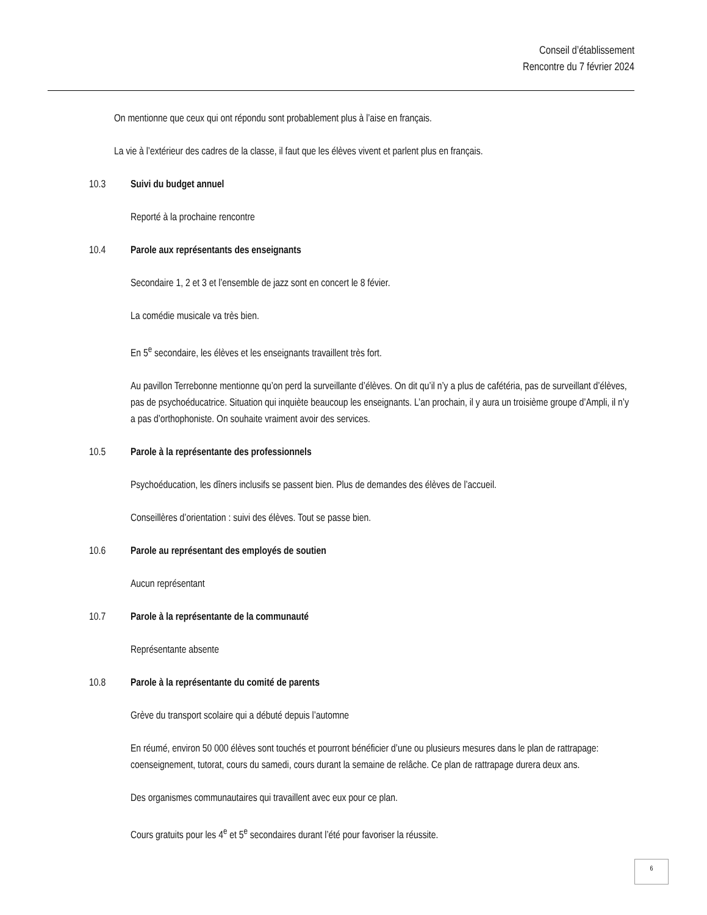Conseil d’établissement
Rencontre du 7 février 2024
On mentionne que ceux qui ont répondu sont probablement plus à l’aise en français.
La vie à l’extérieur des cadres de la classe, il faut que les élèves vivent et parlent plus en français.
10.3 Suivi du budget annuel
Reporté à la prochaine rencontre
10.4 Parole aux représentants des enseignants
Secondaire 1, 2 et 3 et l’ensemble de jazz sont en concert le 8 févier.
La comédie musicale va très bien.
En 5<sup>e</sup> secondaire, les élèves et les enseignants travaillent très fort.
Au pavillon Terrebonne mentionne qu’on perd la surveillante d’élèves. On dit qu’il n’y a plus de cafétéria, pas de surveillant d’élèves, pas de psychoéducatrice. Situation qui inquiète beaucoup les enseignants. L’an prochain, il y aura un troisième groupe d’Ampli, il n’y a pas d’orthophoniste. On souhaite vraiment avoir des services.
10.5 Parole à la représentante des professionnels
Psychoéducation, les dîners inclusifs se passent bien. Plus de demandes des élèves de l’accueil.
Conseillères d’orientation : suivi des élèves. Tout se passe bien.
10.6 Parole au représentant des employés de soutien
Aucun représentant
10.7 Parole à la représentante de la communauté
Représentante absente
10.8 Parole à la représentante du comité de parents
Grève du transport scolaire qui a débuté depuis l’automne
En réumé, environ 50 000 élèves sont touchés et pourront bénéficier d’une ou plusieurs mesures dans le plan de rattrapage: coenseignement, tutorat, cours du samedi, cours durant la semaine de relâche. Ce plan de rattrapage durera deux ans.
Des organismes communautaires qui travaillent avec eux pour ce plan.
Cours gratuits pour les 4<sup>e</sup> et 5<sup>e</sup> secondaires durant l’été pour favoriser la réussite.
6